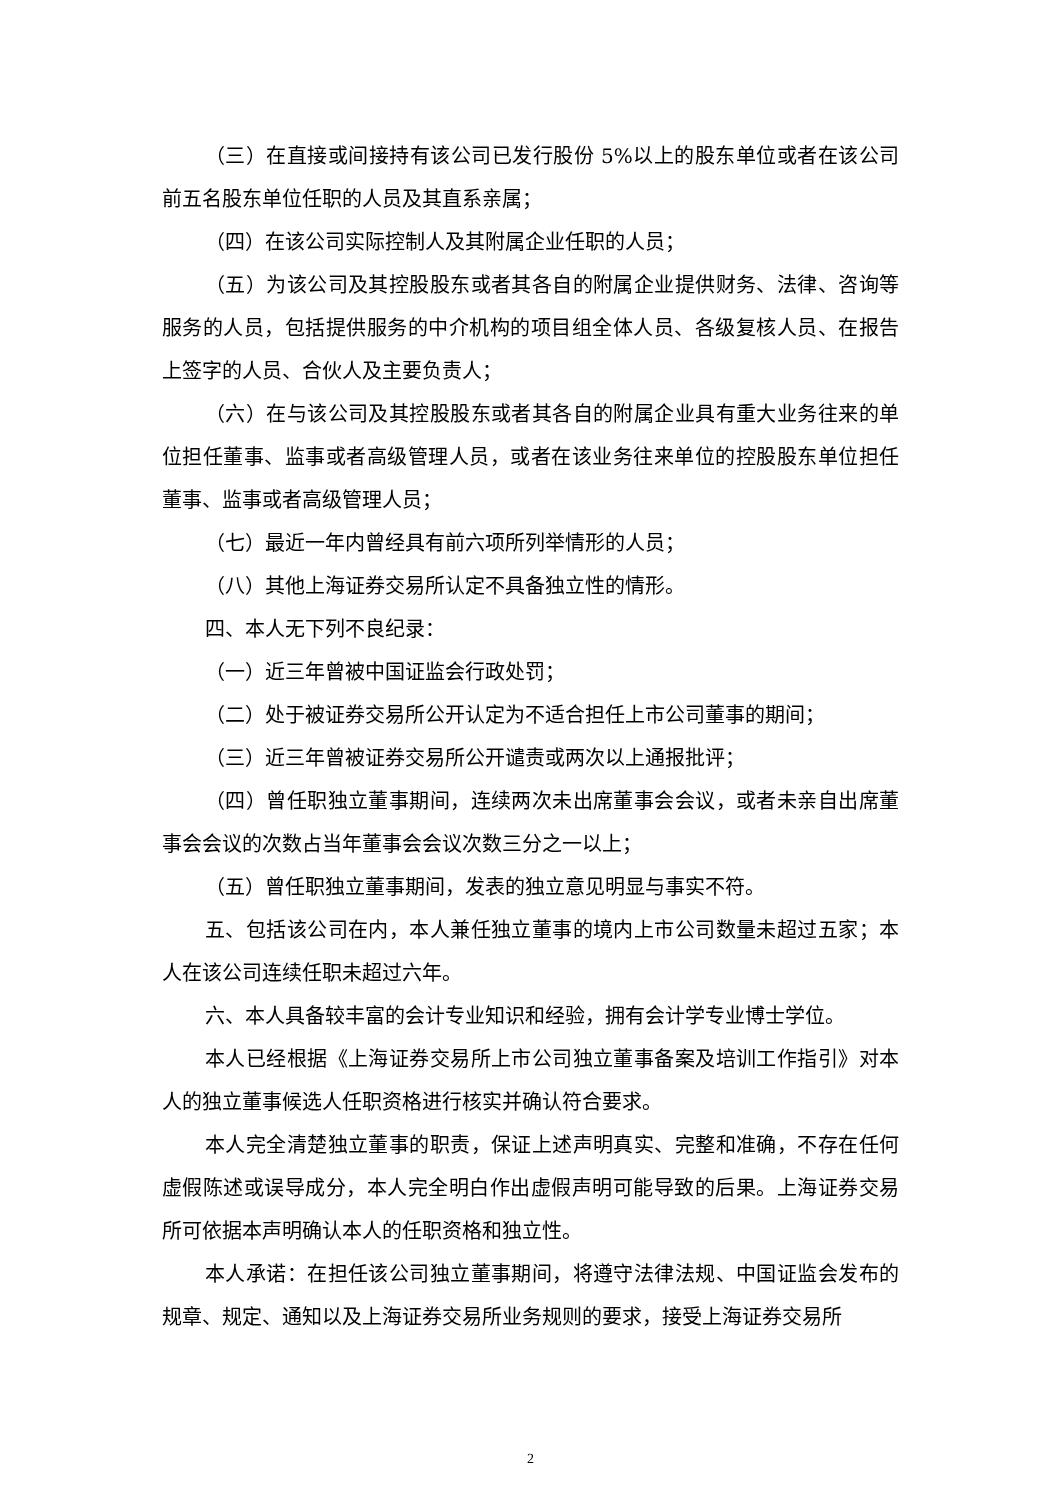（三）在直接或间接持有该公司已发行股份 5%以上的股东单位或者在该公司前五名股东单位任职的人员及其直系亲属；
（四）在该公司实际控制人及其附属企业任职的人员；
（五）为该公司及其控股股东或者其各自的附属企业提供财务、法律、咨询等服务的人员，包括提供服务的中介机构的项目组全体人员、各级复核人员、在报告上签字的人员、合伙人及主要负责人；
（六）在与该公司及其控股股东或者其各自的附属企业具有重大业务往来的单位担任董事、监事或者高级管理人员，或者在该业务往来单位的控股股东单位担任董事、监事或者高级管理人员；
（七）最近一年内曾经具有前六项所列举情形的人员；
（八）其他上海证券交易所认定不具备独立性的情形。
四、本人无下列不良纪录：
（一）近三年曾被中国证监会行政处罚；
（二）处于被证券交易所公开认定为不适合担任上市公司董事的期间；
（三）近三年曾被证券交易所公开谴责或两次以上通报批评；
（四）曾任职独立董事期间，连续两次未出席董事会会议，或者未亲自出席董事会会议的次数占当年董事会会议次数三分之一以上；
（五）曾任职独立董事期间，发表的独立意见明显与事实不符。
五、包括该公司在内，本人兼任独立董事的境内上市公司数量未超过五家；本人在该公司连续任职未超过六年。
六、本人具备较丰富的会计专业知识和经验，拥有会计学专业博士学位。
本人已经根据《上海证券交易所上市公司独立董事备案及培训工作指引》对本人的独立董事候选人任职资格进行核实并确认符合要求。
本人完全清楚独立董事的职责，保证上述声明真实、完整和准确，不存在任何虚假陈述或误导成分，本人完全明白作出虚假声明可能导致的后果。上海证券交易所可依据本声明确认本人的任职资格和独立性。
本人承诺：在担任该公司独立董事期间，将遵守法律法规、中国证监会发布的规章、规定、通知以及上海证券交易所业务规则的要求，接受上海证券交易所
2